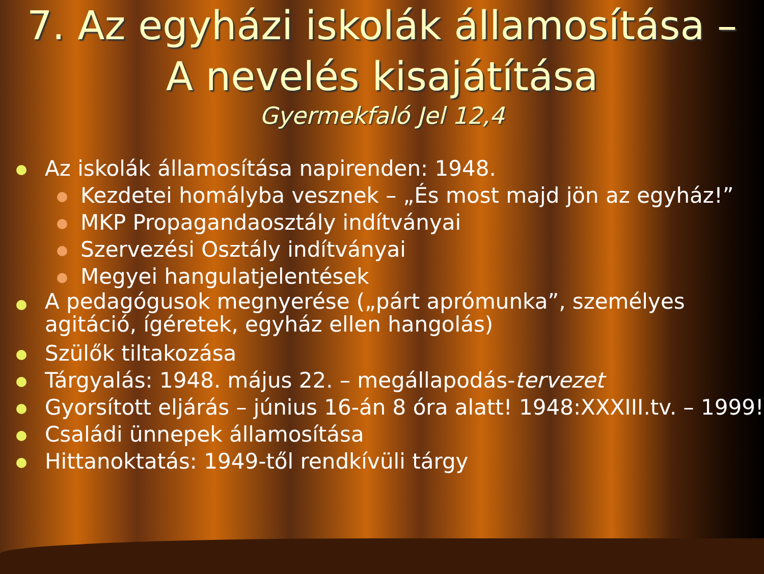7. Az egyházi iskolák államosítása –
A nevelés kisajátítása
Gyermekfaló Jel 12,4
Az iskolák államosítása napirenden: 1948.
Kezdetei homályba vesznek – „És most majd jön az egyház!”
MKP Propagandaosztály indítványai
Szervezési Osztály indítványai
Megyei hangulatjelentések
A pedagógusok megnyerése („párt aprómunka”, személyes agitáció, ígéretek, egyház ellen hangolás)
Szülők tiltakozása
Tárgyalás: 1948. május 22. – megállapodás-tervezet
Gyorsított eljárás – június 16-án 8 óra alatt! 1948:XXXIII.tv. – 1999!
Családi ünnepek államosítása
Hittanoktatás: 1949-től rendkívüli tárgy